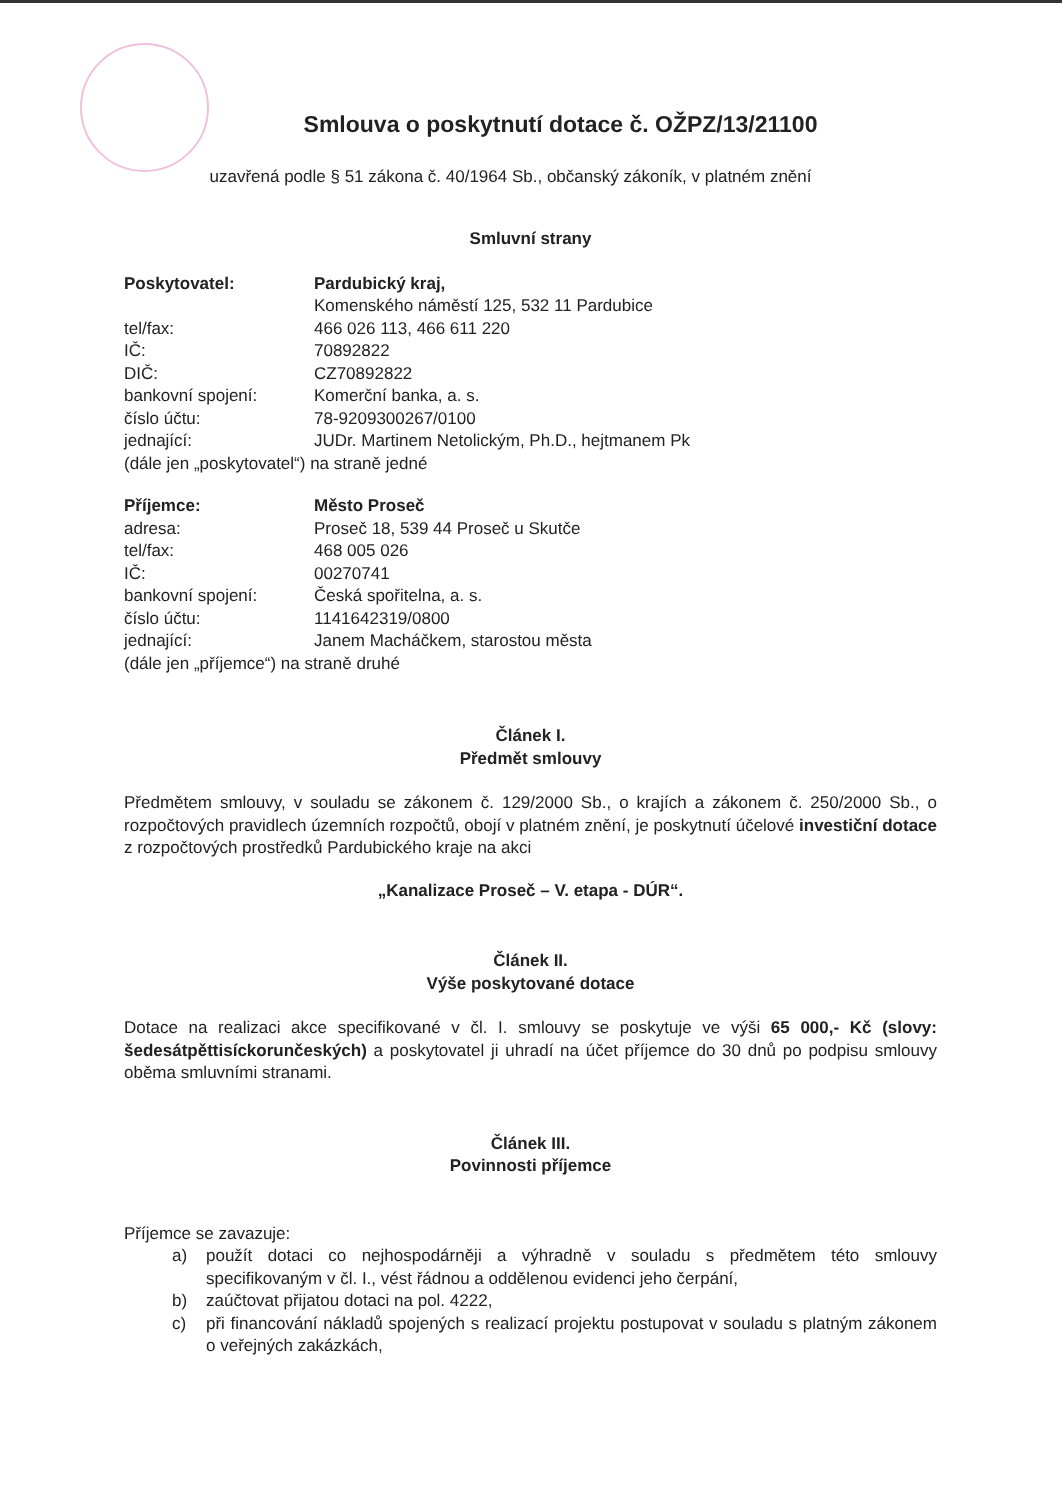Smlouva o poskytnutí dotace č. OŽPZ/13/21100
uzavřená podle § 51 zákona č. 40/1964 Sb., občanský zákoník, v platném znění
Smluvní strany
Poskytovatel: Pardubický kraj,
Komenského náměstí 125, 532 11 Pardubice
tel/fax: 466 026 113, 466 611 220
IČ: 70892822
DIČ: CZ70892822
bankovní spojení: Komerční banka, a. s.
číslo účtu: 78-9209300267/0100
jednající: JUDr. Martinem Netolickým, Ph.D., hejtmanem Pk
(dále jen „poskytovatel“) na straně jedné
Příjemce: Město Proseč
adresa: Proseč 18, 539 44 Proseč u Skutče
tel/fax: 468 005 026
IČ: 00270741
bankovní spojení: Česká spořitelna, a. s.
číslo účtu: 1141642319/0800
jednající: Janem Macháčkem, starostou města
(dále jen „příjemce“) na straně druhé
Článek I.
Předmět smlouvy
Předmětem smlouvy, v souladu se zákonem č. 129/2000 Sb., o krajích a zákonem č. 250/2000 Sb., o rozpočtových pravidlech územních rozpočtů, obojí v platném znění, je poskytnutí účelové investiční dotace z rozpočtových prostředků Pardubického kraje na akci
„Kanalizace Proseč – V. etapa - DÚR“.
Článek II.
Výše poskytované dotace
Dotace na realizaci akce specifikované v čl. I. smlouvy se poskytuje ve výši 65 000,- Kč (slovy: šedesátpěttisíckorunčeských) a poskytovatel ji uhradí na účet příjemce do 30 dnů po podpisu smlouvy oběma smluvními stranami.
Článek III.
Povinnosti příjemce
Příjemce se zavazuje:
a) použít dotaci co nejhospodárněji a výhradně v souladu s předmětem této smlouvy specifikovaným v čl. I., vést řádnou a oddělenou evidenci jeho čerpání,
b) zaúčtovat přijatou dotaci na pol. 4222,
c) při financování nákladů spojených s realizací projektu postupovat v souladu s platným zákonem o veřejných zakázkách,